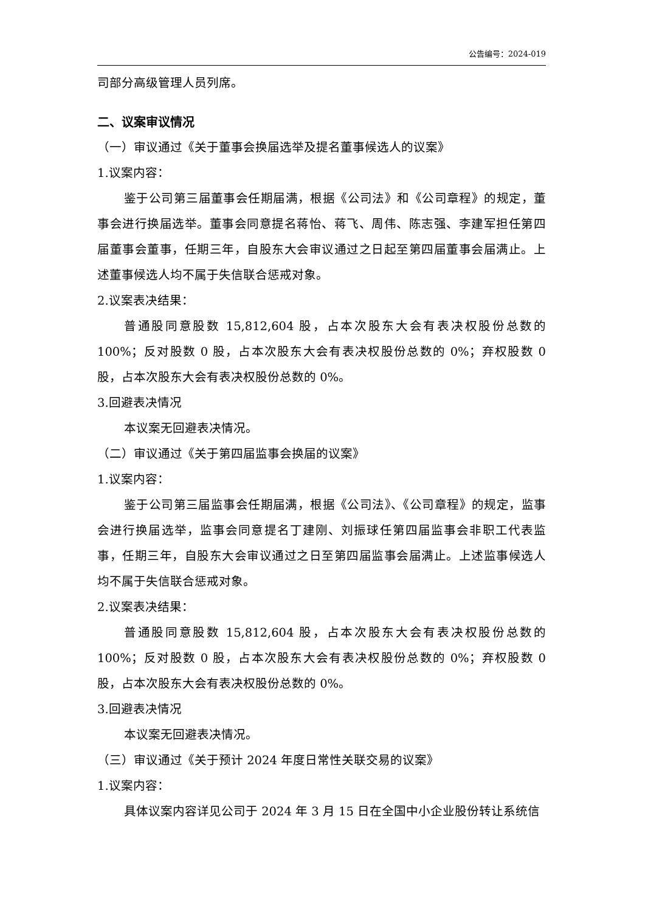公告编号：2024-019
司部分高级管理人员列席。
二、议案审议情况
（一）审议通过《关于董事会换届选举及提名董事候选人的议案》
1.议案内容：
鉴于公司第三届董事会任期届满，根据《公司法》和《公司章程》的规定，董事会进行换届选举。董事会同意提名蒋怡、蒋飞、周伟、陈志强、李建军担任第四届董事会董事，任期三年，自股东大会审议通过之日起至第四届董事会届满止。上述董事候选人均不属于失信联合惩戒对象。
2.议案表决结果：
普通股同意股数 15,812,604 股，占本次股东大会有表决权股份总数的 100%；反对股数 0 股，占本次股东大会有表决权股份总数的 0%；弃权股数 0 股，占本次股东大会有表决权股份总数的 0%。
3.回避表决情况
本议案无回避表决情况。
（二）审议通过《关于第四届监事会换届的议案》
1.议案内容：
鉴于公司第三届监事会任期届满，根据《公司法》、《公司章程》的规定，监事会进行换届选举，监事会同意提名丁建刚、刘振球任第四届监事会非职工代表监事，任期三年，自股东大会审议通过之日至第四届监事会届满止。上述监事候选人均不属于失信联合惩戒对象。
2.议案表决结果：
普通股同意股数 15,812,604 股，占本次股东大会有表决权股份总数的 100%；反对股数 0 股，占本次股东大会有表决权股份总数的 0%；弃权股数 0 股，占本次股东大会有表决权股份总数的 0%。
3.回避表决情况
本议案无回避表决情况。
（三）审议通过《关于预计 2024 年度日常性关联交易的议案》
1.议案内容：
具体议案内容详见公司于 2024 年 3 月 15 日在全国中小企业股份转让系统信